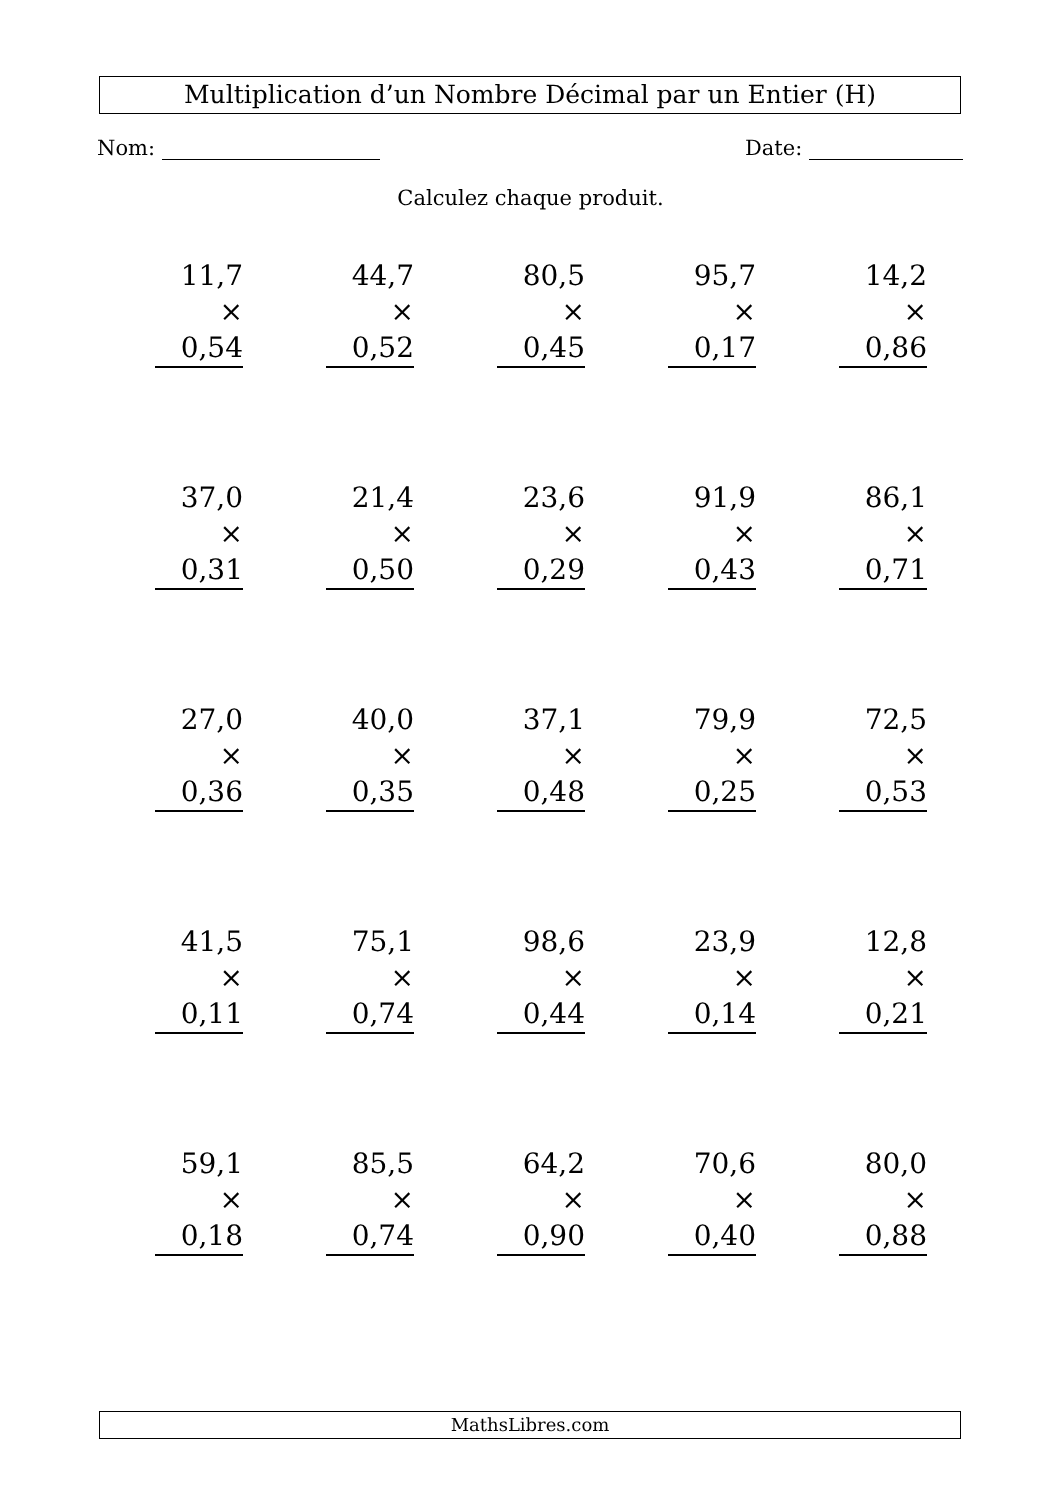Multiplication d’un Nombre Décimal par un Entier (H)
Nom: Date:
Calculez chaque produit.
| 11,7 × 0,54 | 44,7 × 0,52 | 80,5 × 0,45 | 95,7 × 0,17 | 14,2 × 0,86 |
| 37,0 × 0,31 | 21,4 × 0,50 | 23,6 × 0,29 | 91,9 × 0,43 | 86,1 × 0,71 |
| 27,0 × 0,36 | 40,0 × 0,35 | 37,1 × 0,48 | 79,9 × 0,25 | 72,5 × 0,53 |
| 41,5 × 0,11 | 75,1 × 0,74 | 98,6 × 0,44 | 23,9 × 0,14 | 12,8 × 0,21 |
| 59,1 × 0,18 | 85,5 × 0,74 | 64,2 × 0,90 | 70,6 × 0,40 | 80,0 × 0,88 |
MathsLibres.com